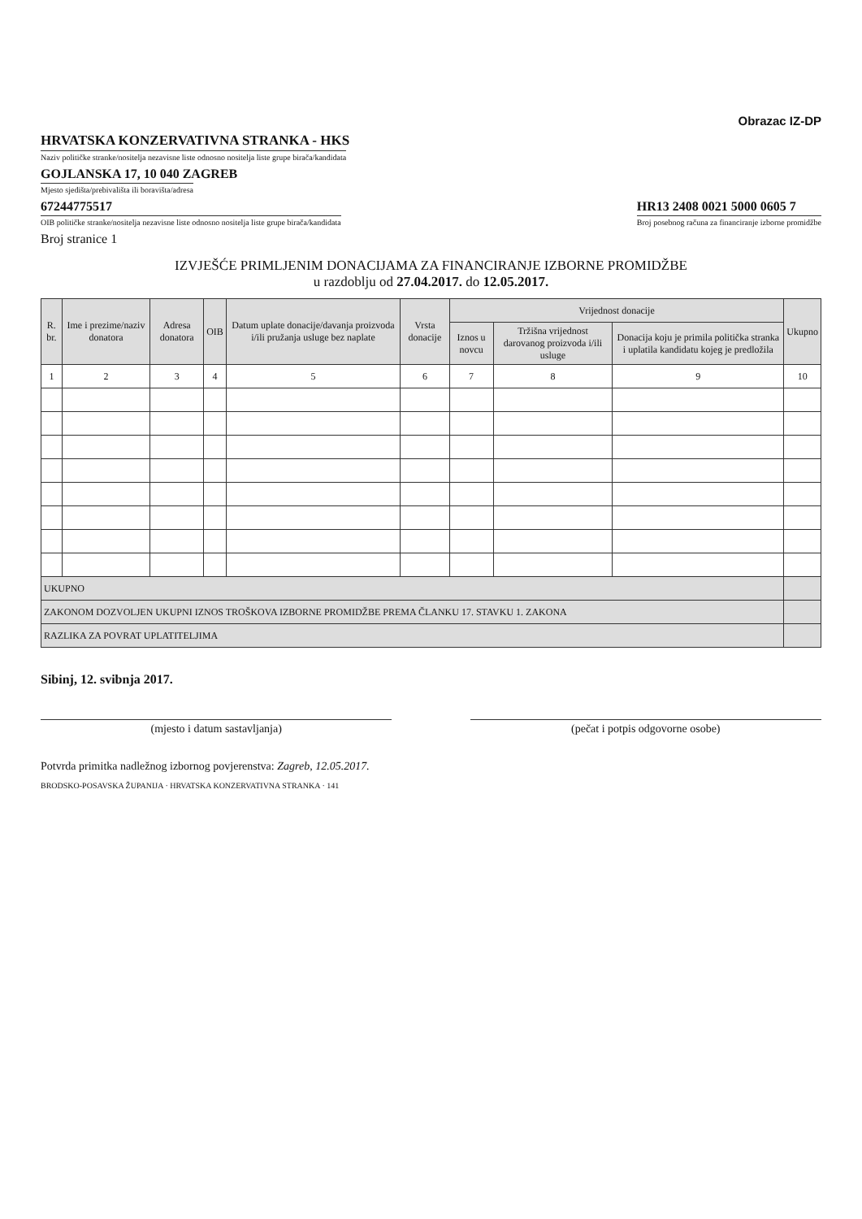Obrazac IZ-DP
HRVATSKA KONZERVATIVNA STRANKA - HKS
Naziv političke stranke/nositelja nezavisne liste odnosno nositelja liste grupe birača/kandidata
GOJLANSKA 17, 10 040 ZAGREB
Mjesto sjedišta/prebivališta ili boravišta/adresa
67244775517
OIB političke stranke/nositelja nezavisne liste odnosno nositelja liste grupe birača/kandidata
HR13 2408 0021 5000 0605 7
Broj posebnog računa za financiranje izborne promidžbe
Broj stranice 1
IZVJEŠĆE PRIMLJENIM DONACIJAMA ZA FINANCIRANJE IZBORNE PROMIDŽBE
u razdoblju od 27.04.2017. do 12.05.2017.
| R. br. | Ime i prezime/naziv donatora | Adresa donatora | OIB | Datum uplate donacije/davanja proizvoda i/ili pružanja usluge bez naplate | Vrsta donacije | Vrijednost donacije | | | Ukupno |
| --- | --- | --- | --- | --- | --- | --- | --- | --- | --- |
| | | | | | | Iznos u novcu | Tržišna vrijednost darovanog proizvoda i/ili usluge | Donacija koju je primila politička stranka i uplatila kandidatu kojeg je predložila | |
| 1 | 2 | 3 | 4 | 5 | 6 | 7 | 8 | 9 | 10 |
| UKUPNO | | | | | | | | | |
| ZAKONOM DOZVOLJEN UKUPNI IZNOS TROŠKOVA IZBORNE PROMIDŽBE PREMA ČLANKU 17. STAVKU 1. ZAKONA | | | | | | | | | |
| RAZLIKA ZA POVRAT UPLATITELJIMA | | | | | | | | | |
Sibinj, 12. svibnja 2017.
(mjesto i datum sastavljanja) (pečat i potpis odgovorne osobe)
Potvrda primitka nadležnog izbornog povjerenstva: Zagreb, 12.05.2017.
BRODSKO-POSAVSKA ŽUPANIJA · HRVATSKA KONZERVATIVNA STRANKA · 141